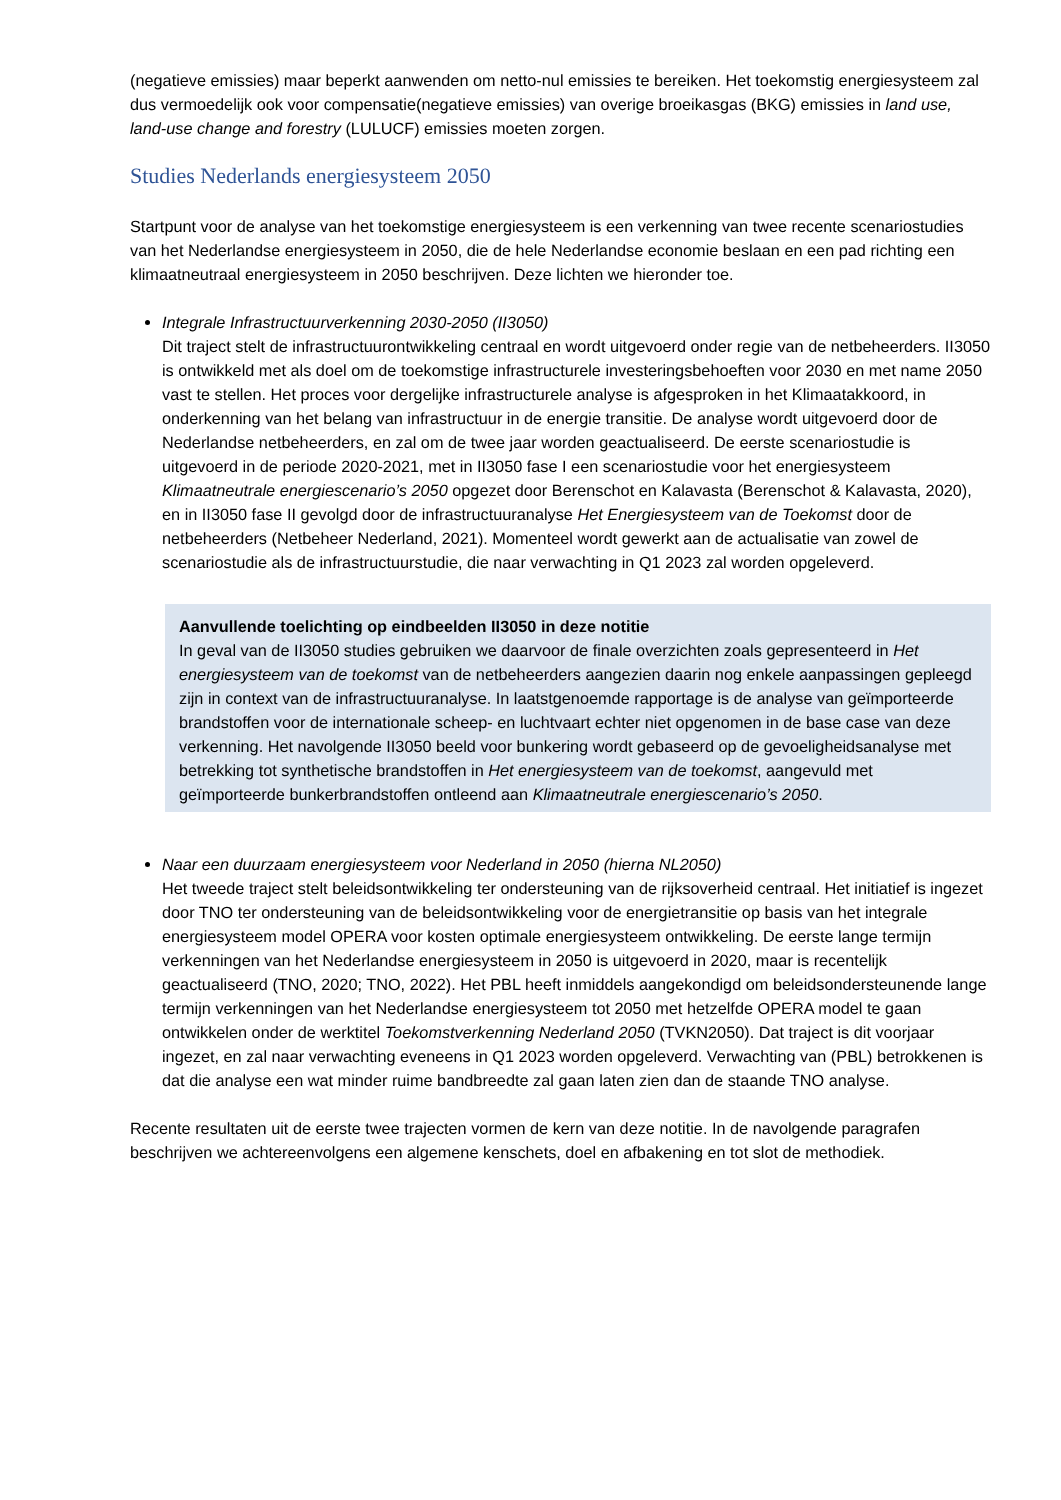(negatieve emissies) maar beperkt aanwenden om netto-nul emissies te bereiken. Het toekomstig energiesysteem zal dus vermoedelijk ook voor compensatie(negatieve emissies) van overige broeikasgas (BKG) emissies in land use, land-use change and forestry (LULUCF) emissies moeten zorgen.
Studies Nederlands energiesysteem 2050
Startpunt voor de analyse van het toekomstige energiesysteem is een verkenning van twee recente scenariostudies van het Nederlandse energiesysteem in 2050, die de hele Nederlandse economie beslaan en een pad richting een klimaatneutraal energiesysteem in 2050 beschrijven. Deze lichten we hieronder toe.
Integrale Infrastructuurverkenning 2030-2050 (II3050)
Dit traject stelt de infrastructuurontwikkeling centraal en wordt uitgevoerd onder regie van de netbeheerders. II3050 is ontwikkeld met als doel om de toekomstige infrastructurele investeringsbehoeften voor 2030 en met name 2050 vast te stellen. Het proces voor dergelijke infrastructurele analyse is afgesproken in het Klimaatakkoord, in onderkenning van het belang van infrastructuur in de energie transitie. De analyse wordt uitgevoerd door de Nederlandse netbeheerders, en zal om de twee jaar worden geactualiseerd. De eerste scenariostudie is uitgevoerd in de periode 2020-2021, met in II3050 fase I een scenariostudie voor het energiesysteem Klimaatneutrale energiescenario’s 2050 opgezet door Berenschot en Kalavasta (Berenschot & Kalavasta, 2020), en in II3050 fase II gevolgd door de infrastructuuranalyse Het Energiesysteem van de Toekomst door de netbeheerders (Netbeheer Nederland, 2021). Momenteel wordt gewerkt aan de actualisatie van zowel de scenariostudie als de infrastructuurstudie, die naar verwachting in Q1 2023 zal worden opgeleverd.
Aanvullende toelichting op eindbeelden II3050 in deze notitie
In geval van de II3050 studies gebruiken we daarvoor de finale overzichten zoals gepresenteerd in Het energiesysteem van de toekomst van de netbeheerders aangezien daarin nog enkele aanpassingen gepleegd zijn in context van de infrastructuuranalyse. In laatstgenoemde rapportage is de analyse van geïmporteerde brandstoffen voor de internationale scheep- en luchtvaart echter niet opgenomen in de base case van deze verkenning. Het navolgende II3050 beeld voor bunkering wordt gebaseerd op de gevoeligheidsanalyse met betrekking tot synthetische brandstoffen in Het energiesysteem van de toekomst, aangevuld met geïmporteerde bunkerbrandstoffen ontleend aan Klimaatneutrale energiescenario’s 2050.
Naar een duurzaam energiesysteem voor Nederland in 2050 (hierna NL2050)
Het tweede traject stelt beleidsontwikkeling ter ondersteuning van de rijksoverheid centraal. Het initiatief is ingezet door TNO ter ondersteuning van de beleidsontwikkeling voor de energietransitie op basis van het integrale energiesysteem model OPERA voor kosten optimale energiesysteem ontwikkeling. De eerste lange termijn verkenningen van het Nederlandse energiesysteem in 2050 is uitgevoerd in 2020, maar is recentelijk geactualiseerd (TNO, 2020; TNO, 2022). Het PBL heeft inmiddels aangekondigd om beleidsondersteunende lange termijn verkenningen van het Nederlandse energiesysteem tot 2050 met hetzelfde OPERA model te gaan ontwikkelen onder de werktitel Toekomstverkenning Nederland 2050 (TVKN2050). Dat traject is dit voorjaar ingezet, en zal naar verwachting eveneens in Q1 2023 worden opgeleverd. Verwachting van (PBL) betrokkenen is dat die analyse een wat minder ruime bandbreedte zal gaan laten zien dan de staande TNO analyse.
Recente resultaten uit de eerste twee trajecten vormen de kern van deze notitie. In de navolgende paragrafen beschrijven we achtereenvolgens een algemene kenschets, doel en afbakening en tot slot de methodiek.